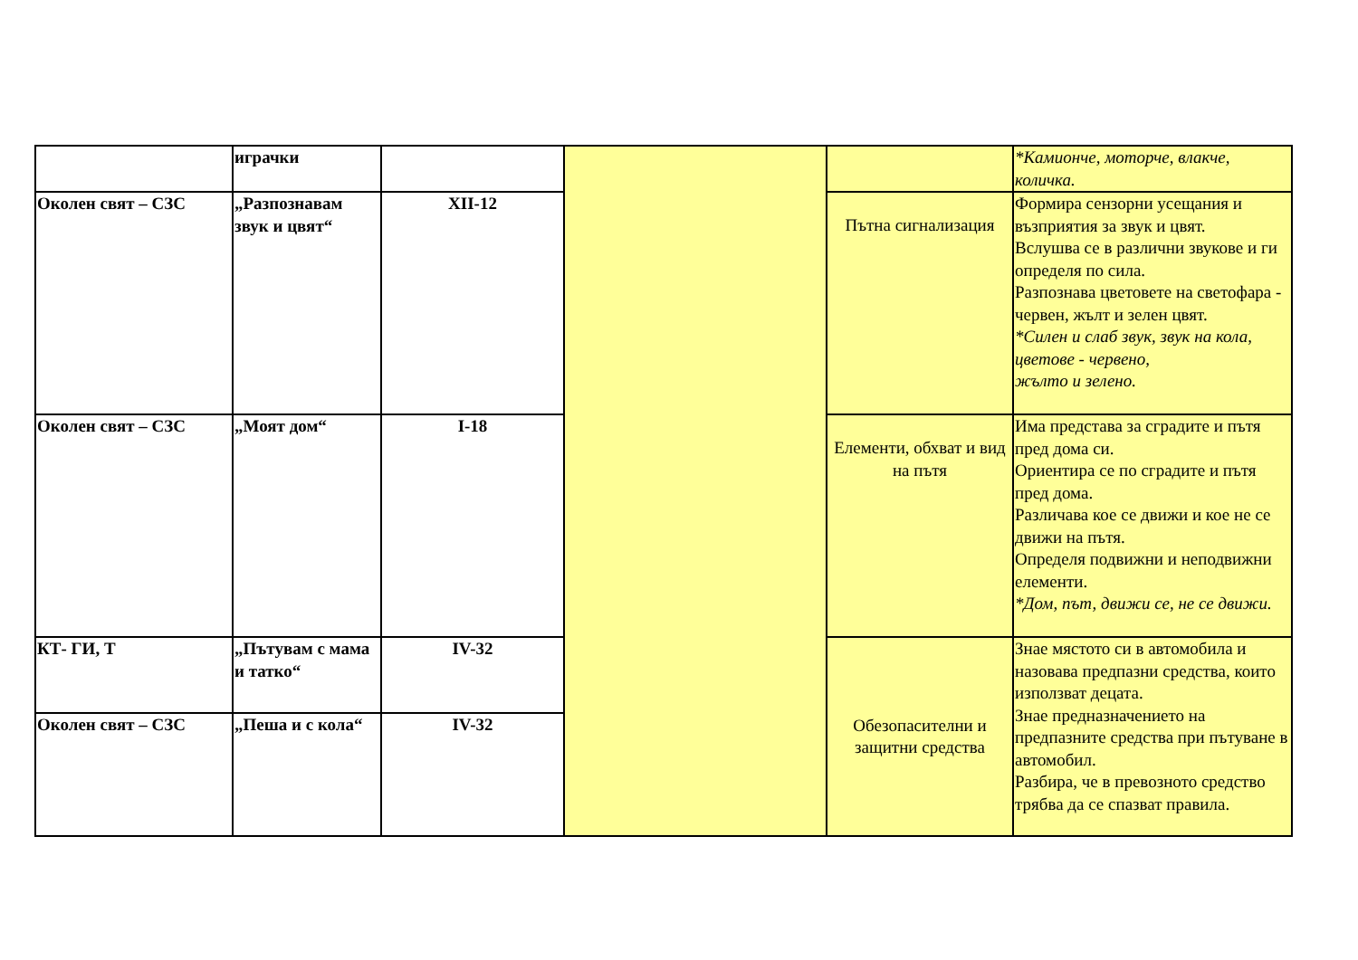| | играчки | | | | *Камионче, моторче, влакче, количка. |
| Околен свят – СЗС | „Разпознавам звук и цвят“ | XII-12 | | Пътна сигнализация | Формира сензорни усещания и възприятия за звук и цвят. Вслушва се в различни звукове и ги определя по сила. Разпознава цветовете на светофара - червен, жълт и зелен цвят. *Силен и слаб звук, звук на кола, цветове - червено, жълто и зелено. |
| Околен свят – СЗС | „Моят дом“ | I-18 | | Елементи, обхват и вид на пътя | Има представа за сградите и пътя пред дома си. Ориентира се по сградите и пътя пред дома. Различава кое се движи и кое не се движи на пътя. Определя подвижни и неподвижни елементи. *Дом, път, движи се, не се движи. |
| КТ- ГИ, Т | „Пътувам с мама и татко“ | IV-32 | | Обезопасителни и защитни средства | Знае мястото си в автомобила и назовава предпазни средства, които използват децата. Знае предназначението на предпазните средства при пътуване в автомобил. Разбира, че в превозното средство трябва да се спазват правила. |
| Околен свят – СЗС | „Пеша и с кола“ | IV-32 | | | |